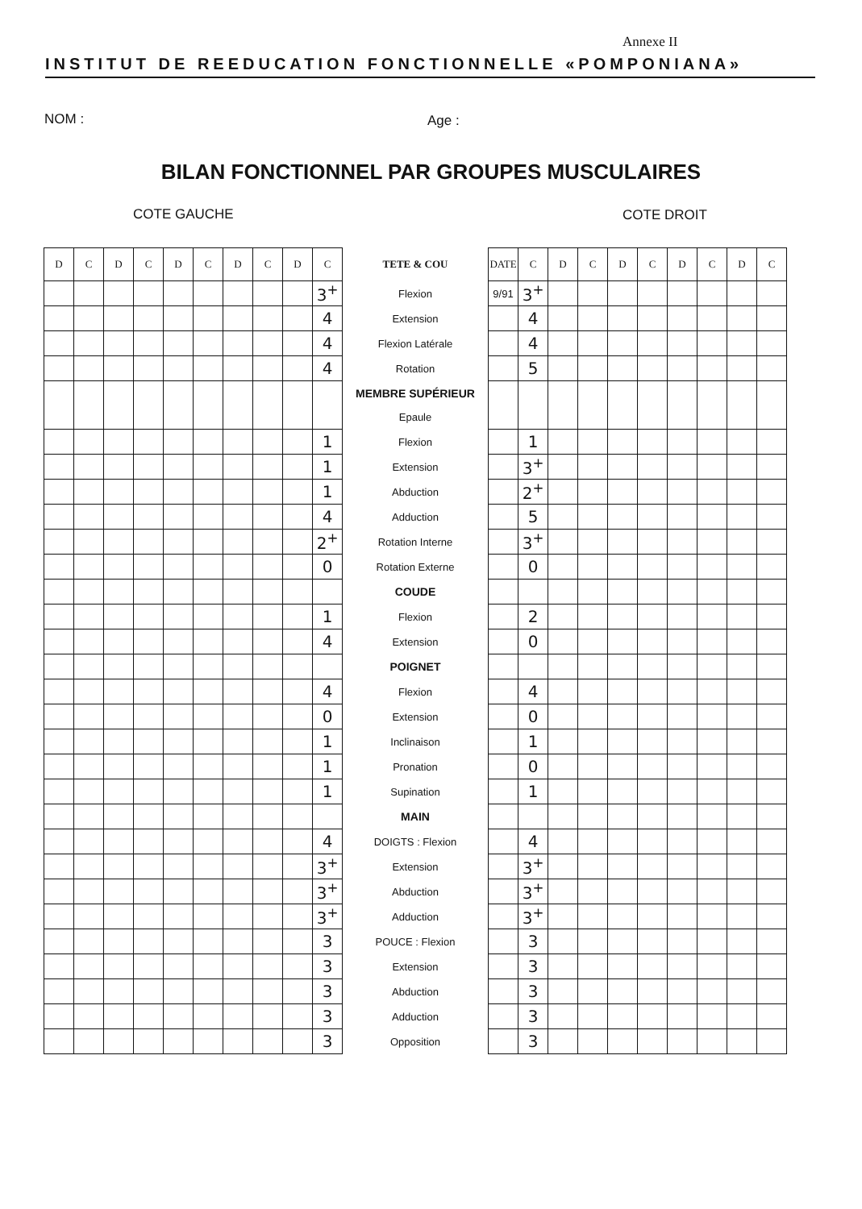Annexe II
INSTITUT DE REEDUCATION FONCTIONNELLE «POMPONIANA»
NOM : Age :
BILAN FONCTIONNEL PAR GROUPES MUSCULAIRES
COTE GAUCHE COTE DROIT
| D | C | D | C | D | C | D | C | D | C | TETE & COU | DATE | C | D | C | D | C | D | C | D | C |
| --- | --- | --- | --- | --- | --- | --- | --- | --- | --- | --- | --- | --- | --- | --- | --- | --- | --- | --- | --- | --- |
| | | | | | | | | | 3<sup>+</sup> | Flexion | 9/91 | 3<sup>+</sup> | | | | | | | | |
| | | | | | | | | | 4 | Extension | | 4 | | | | | | | | |
| | | | | | | | | | 4 | Flexion Latérale | | 4 | | | | | | | | |
| | | | | | | | | | 4 | Rotation | | 5 | | | | | | | | |
| | | | | | | | | | | MEMBRE SUPÉRIEUR | | | | | | | | | | |
| | | | | | | | | | | Epaule | | | | | | | | | | |
| | | | | | | | | | 1 | Flexion | | 1 | | | | | | | | |
| | | | | | | | | | 1 | Extension | | 3<sup>+</sup> | | | | | | | | |
| | | | | | | | | | 1 | Abduction | | 2<sup>+</sup> | | | | | | | | |
| | | | | | | | | | 4 | Adduction | | 5 | | | | | | | | |
| | | | | | | | | | 2<sup>+</sup> | Rotation Interne | | 3<sup>+</sup> | | | | | | | | |
| | | | | | | | | | 0 | Rotation Externe | | 0 | | | | | | | | |
| | | | | | | | | | | COUDE | | | | | | | | | | |
| | | | | | | | | | 1 | Flexion | | 2 | | | | | | | | |
| | | | | | | | | | 4 | Extension | | 0 | | | | | | | | |
| | | | | | | | | | | POIGNET | | | | | | | | | | |
| | | | | | | | | | 4 | Flexion | | 4 | | | | | | | | |
| | | | | | | | | | 0 | Extension | | 0 | | | | | | | | |
| | | | | | | | | | 1 | Inclinaison | | 1 | | | | | | | | |
| | | | | | | | | | 1 | Pronation | | 0 | | | | | | | | |
| | | | | | | | | | 1 | Supination | | 1 | | | | | | | | |
| | | | | | | | | | | MAIN | | | | | | | | | | |
| | | | | | | | | | 4 | DOIGTS : Flexion | | 4 | | | | | | | | |
| | | | | | | | | | 3<sup>+</sup> | Extension | | 3<sup>+</sup> | | | | | | | | |
| | | | | | | | | | 3<sup>+</sup> | Abduction | | 3<sup>+</sup> | | | | | | | | |
| | | | | | | | | | 3<sup>+</sup> | Adduction | | 3<sup>+</sup> | | | | | | | | |
| | | | | | | | | | 3 | POUCE : Flexion | | 3 | | | | | | | | |
| | | | | | | | | | 3 | Extension | | 3 | | | | | | | | |
| | | | | | | | | | 3 | Abduction | | 3 | | | | | | | | |
| | | | | | | | | | 3 | Adduction | | 3 | | | | | | | | |
| | | | | | | | | | 3 | Opposition | | 3 | | | | | | | | |